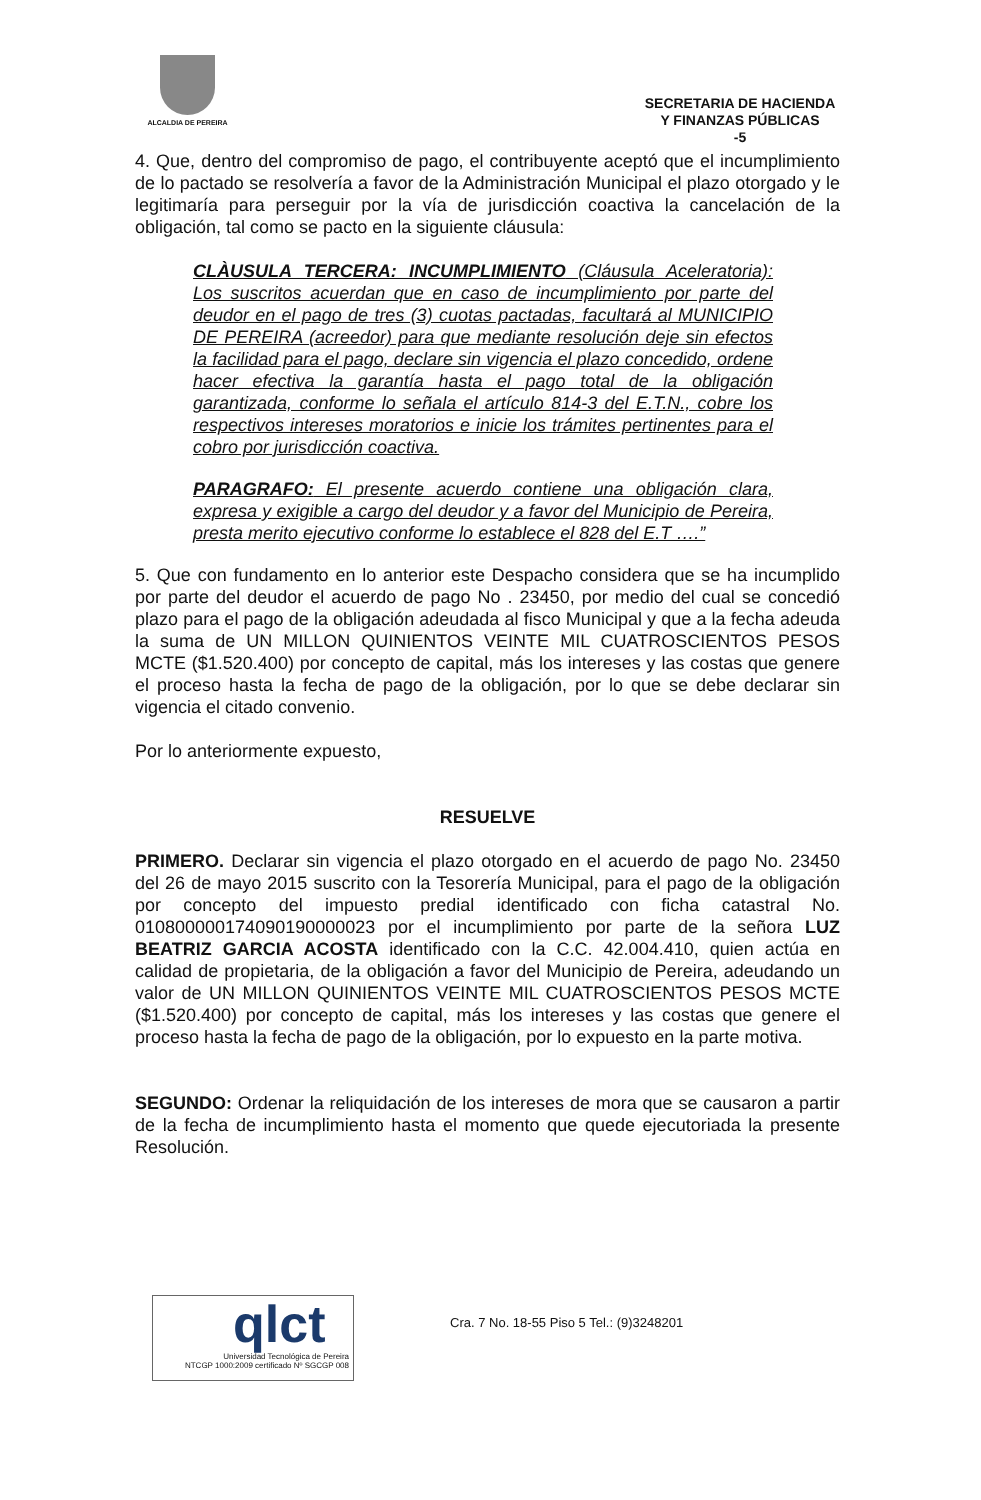ALCALDIA DE PEREIRA
SECRETARIA DE HACIENDA
Y FINANZAS PÚBLICAS
-5
4. Que, dentro del compromiso de pago, el contribuyente aceptó que el incumplimiento de lo pactado se resolvería a favor de la Administración Municipal el plazo otorgado y le legitimaría para perseguir por la vía de jurisdicción coactiva la cancelación de la obligación, tal como se pacto en la siguiente cláusula:
CLÀUSULA TERCERA: INCUMPLIMIENTO (Cláusula Aceleratoria): Los suscritos acuerdan que en caso de incumplimiento por parte del deudor en el pago de tres (3) cuotas pactadas, facultará al MUNICIPIO DE PEREIRA (acreedor) para que mediante resolución deje sin efectos la facilidad para el pago, declare sin vigencia el plazo concedido, ordene hacer efectiva la garantía hasta el pago total de la obligación garantizada, conforme lo señala el artículo 814-3 del E.T.N., cobre los respectivos intereses moratorios e inicie los trámites pertinentes para el cobro por jurisdicción coactiva.
PARAGRAFO: El presente acuerdo contiene una obligación clara, expresa y exigible a cargo del deudor y a favor del Municipio de Pereira, presta merito ejecutivo conforme lo establece el 828 del E.T ….”
5. Que con fundamento en lo anterior este Despacho considera que se ha incumplido por parte del deudor el acuerdo de pago No . 23450, por medio del cual se concedió plazo para el pago de la obligación adeudada al fisco Municipal y que a la fecha adeuda la suma de UN MILLON QUINIENTOS VEINTE MIL CUATROSCIENTOS PESOS MCTE ($1.520.400) por concepto de capital, más los intereses y las costas que genere el proceso hasta la fecha de pago de la obligación, por lo que se debe declarar sin vigencia el citado convenio.
Por lo anteriormente expuesto,
RESUELVE
PRIMERO. Declarar sin vigencia el plazo otorgado en el acuerdo de pago No. 23450 del 26 de mayo 2015 suscrito con la Tesorería Municipal, para el pago de la obligación por concepto del impuesto predial identificado con ficha catastral No. 010800000174090190000023 por el incumplimiento por parte de la señora LUZ BEATRIZ GARCIA ACOSTA identificado con la C.C. 42.004.410, quien actúa en calidad de propietaria, de la obligación a favor del Municipio de Pereira, adeudando un valor de UN MILLON QUINIENTOS VEINTE MIL CUATROSCIENTOS PESOS MCTE ($1.520.400) por concepto de capital, más los intereses y las costas que genere el proceso hasta la fecha de pago de la obligación, por lo expuesto en la parte motiva.
SEGUNDO: Ordenar la reliquidación de los intereses de mora que se causaron a partir de la fecha de incumplimiento hasta el momento que quede ejecutoriada la presente Resolución.
qlct
Universidad Tecnológica de Pereira
NTCGP 1000:2009 certificado Nº SGCGP 008
Cra. 7 No. 18-55 Piso 5 Tel.: (9)3248201